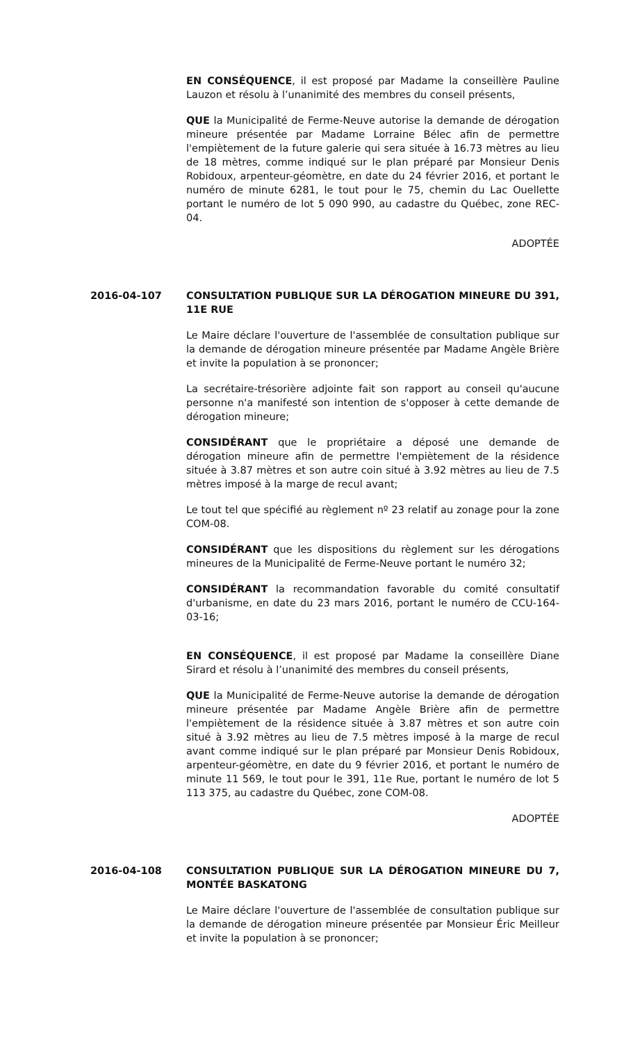EN CONSÉQUENCE, il est proposé par Madame la conseillère Pauline Lauzon et résolu à l’unanimité des membres du conseil présents,
QUE la Municipalité de Ferme-Neuve autorise la demande de dérogation mineure présentée par Madame Lorraine Bélec afin de permettre l'empiètement de la future galerie qui sera située à 16.73 mètres au lieu de 18 mètres, comme indiqué sur le plan préparé par Monsieur Denis Robidoux, arpenteur-géomètre, en date du 24 février 2016, et portant le numéro de minute 6281, le tout pour le 75, chemin du Lac Ouellette portant le numéro de lot 5 090 990, au cadastre du Québec, zone REC-04.
ADOPTÉE
2016-04-107 CONSULTATION PUBLIQUE SUR LA DÉROGATION MINEURE DU 391, 11E RUE
Le Maire déclare l'ouverture de l'assemblée de consultation publique sur la demande de dérogation mineure présentée par Madame Angèle Brière et invite la population à se prononcer;
La secrétaire-trésorière adjointe fait son rapport au conseil qu'aucune personne n'a manifesté son intention de s'opposer à cette demande de dérogation mineure;
CONSIDÉRANT que le propriétaire a déposé une demande de dérogation mineure afin de permettre l'empiètement de la résidence située à 3.87 mètres et son autre coin situé à 3.92 mètres au lieu de 7.5 mètres imposé à la marge de recul avant;
Le tout tel que spécifié au règlement nº 23 relatif au zonage pour la zone COM-08.
CONSIDÉRANT que les dispositions du règlement sur les dérogations mineures de la Municipalité de Ferme-Neuve portant le numéro 32;
CONSIDÉRANT la recommandation favorable du comité consultatif d'urbanisme, en date du 23 mars 2016, portant le numéro de CCU-164-03-16;
EN CONSÉQUENCE, il est proposé par Madame la conseillère Diane Sirard et résolu à l’unanimité des membres du conseil présents,
QUE la Municipalité de Ferme-Neuve autorise la demande de dérogation mineure présentée par Madame Angèle Brière afin de permettre l'empiètement de la résidence située à 3.87 mètres et son autre coin situé à 3.92 mètres au lieu de 7.5 mètres imposé à la marge de recul avant comme indiqué sur le plan préparé par Monsieur Denis Robidoux, arpenteur-géomètre, en date du 9 février 2016, et portant le numéro de minute 11 569, le tout pour le 391, 11e Rue, portant le numéro de lot 5 113 375, au cadastre du Québec, zone COM-08.
ADOPTÉE
2016-04-108 CONSULTATION PUBLIQUE SUR LA DÉROGATION MINEURE DU 7, MONTÉE BASKATONG
Le Maire déclare l'ouverture de l'assemblée de consultation publique sur la demande de dérogation mineure présentée par Monsieur Éric Meilleur et invite la population à se prononcer;